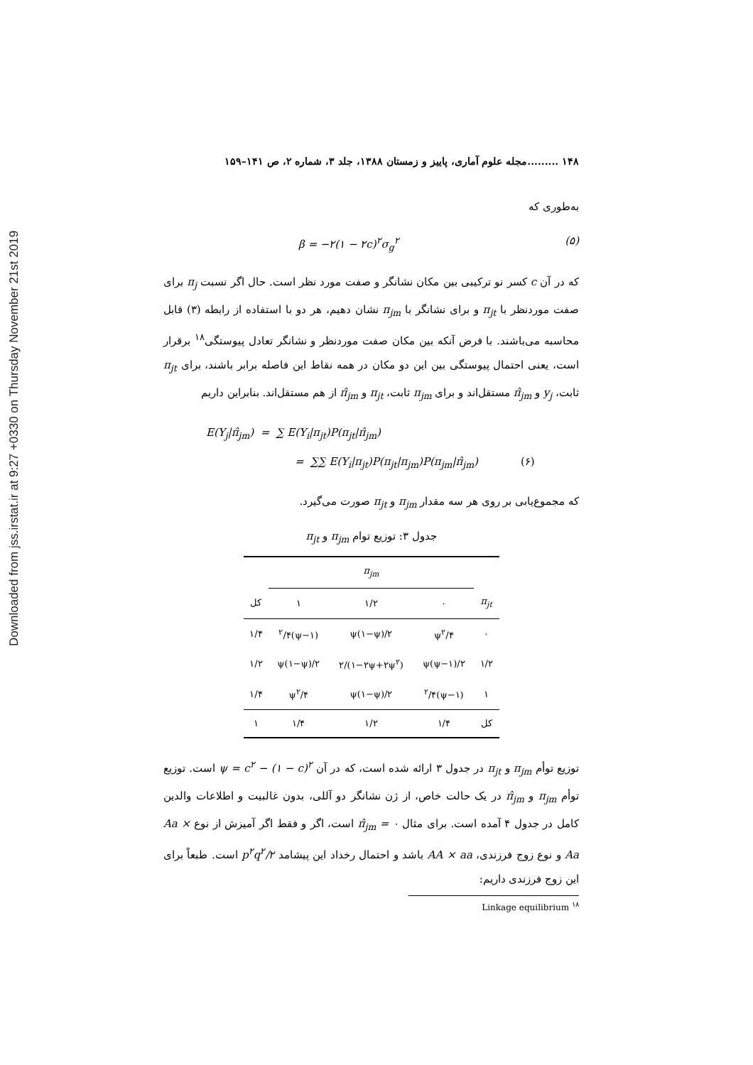Downloaded from jss.irstat.ir at 9:27 +0330 on Thursday November 21st 2019
۱۴۸ .........مجله علوم آماری، پاییز و زمستان ۱۳۸۸، جلد ۳، شماره ۲، ص ۱۴۱–۱۵۹
به‌طوری که
β = −۲(۱ − ۲c)<sup>۲</sup>σ<sub>g</sub><sup>۲</sup> (۵)
که در آن c کسر نو ترکیبی بین مکان نشانگر و صفت مورد نظر است. حال اگر نسبت π<sub>j</sub> برای صفت موردنظر با π<sub>jt</sub> و برای نشانگر با π<sub>jm</sub> نشان دهیم، هر دو با استفاده از رابطه (۳) قابل محاسبه می‌باشند. با فرض آنکه بین مکان صفت موردنظر و نشانگر تعادل پیوستگی<sup>۱۸</sup> برقرار است، یعنی احتمال پیوستگی بین این دو مکان در همه نقاط این فاصله برابر باشند، برای π<sub>jt</sub> ثابت، y<sub>j</sub> و π̂<sub>jm</sub> مستقل‌اند و برای π<sub>jm</sub> ثابت، π<sub>jt</sub> و π̂<sub>jm</sub> از هم مستقل‌اند. بنابراین داریم
E(Y<sub>j</sub>|π̂<sub>jm</sub>) = ∑ E(Y<sub>i</sub>|π<sub>jt</sub>)P(π<sub>jt</sub>|π̂<sub>jm</sub>)
= ∑∑ E(Y<sub>i</sub>|π<sub>jt</sub>)P(π<sub>jt</sub>|π<sub>jm</sub>)P(π<sub>jm</sub>|π̂<sub>jm</sub>) (۶)
که مجموع‌یابی بر روی هر سه مقدار π<sub>jm</sub> و π<sub>jt</sub> صورت می‌گیرد.
جدول ۳: توزیع توام π <sub>jm</sub> و π <sub>jt</sub>
| | π<sub>jm</sub> | | | |
| --- | --- | --- | --- | --- |
| π<sub>jt</sub> | ۰ | ۱/۲ | ۱ | کل |
| ۰ | ψ<sup>۲</sup>/۴ | ψ(۱−ψ)/۲ | (۱−ψ)<sup>۲</sup>/۴ | ۱/۴ |
| ۱/۲ | ψ(ψ−۱)/۲ | (۱−۲ψ+۲ψ<sup>۲</sup>)/۲ | ψ(۱−ψ)/۲ | ۱/۲ |
| ۱ | (۱−ψ)<sup>۲</sup>/۴ | ψ(۱−ψ)/۲ | ψ<sup>۲</sup>/۴ | ۱/۴ |
| کل | ۱/۴ | ۱/۲ | ۱/۴ | ۱ |
توزیع توأم π<sub>jm</sub> و π<sub>jt</sub> در جدول ۳ ارائه شده است، که در آن ψ = c<sup>۲</sup> − (۱ − c)<sup>۲</sup> است. توزیع توأم π<sub>jm</sub> و π̂<sub>jm</sub> در یک حالت خاص، از ژن نشانگر دو آللی، بدون غالبیت و اطلاعات والدین کامل در جدول ۴ آمده است. برای مثال π̂<sub>jm</sub> = ۰ است، اگر و فقط اگر آمیزش از نوع Aa × Aa و نوع زوج فرزندی، AA × aa باشد و احتمال رخداد این پیشامد p<sup>۲</sup>q<sup>۲</sup>/۲ است. طبعاً برای این زوج فرزندی داریم:
<sup>۱۸</sup> Linkage equilibrium